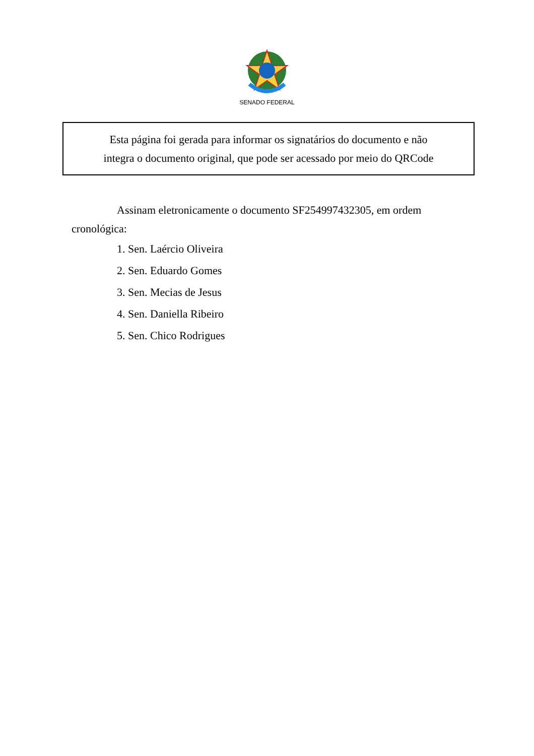SENADO FEDERAL
Esta página foi gerada para informar os signatários do documento e não
integra o documento original, que pode ser acessado por meio do QRCode
Assinam eletronicamente o documento SF254997432305, em ordem cronológica:
1. Sen. Laércio Oliveira
2. Sen. Eduardo Gomes
3. Sen. Mecias de Jesus
4. Sen. Daniella Ribeiro
5. Sen. Chico Rodrigues